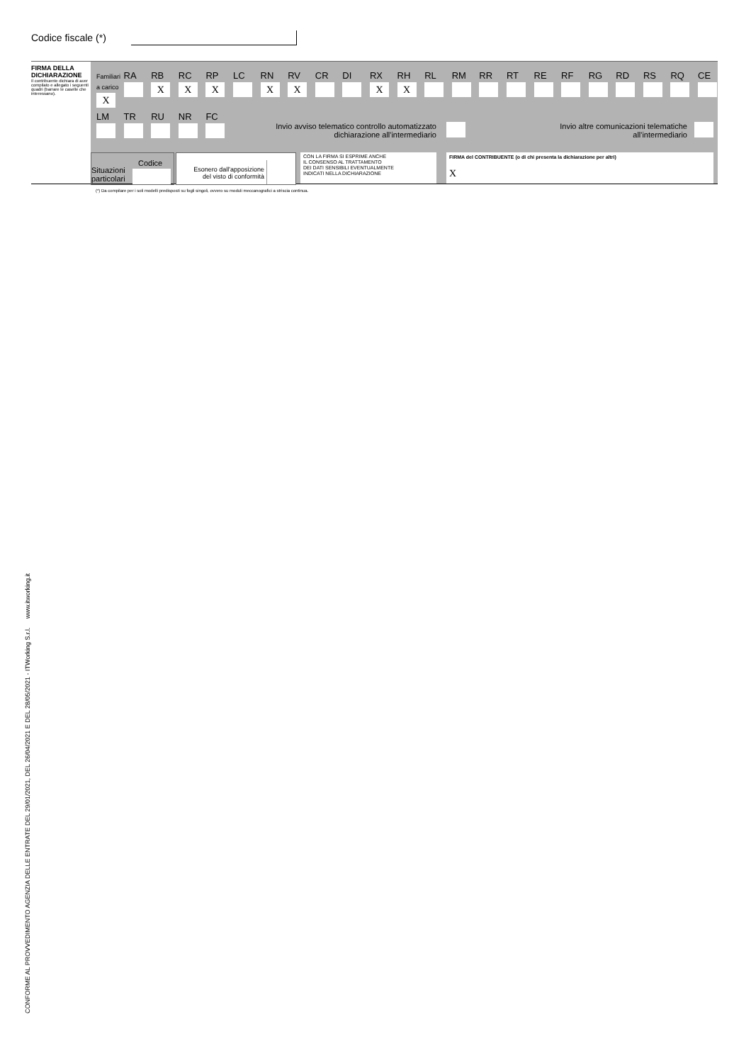Codice fiscale (*)
FIRMA DELLA DICHIARAZIONE
Il contribuente dichiara di aver compilato e allegato i seguenti quadri (barrare le caselle che interessano).
Familiari a carico
X
RA RB
X
RC
X
RP
X
LC RN
X
RV
X
CR DI RX
X
RH
X
RL RM RR RT RE RF RG RD RS RQ CE
LM TR RU NR FC
Invio avviso telematico controllo automatizzato dichiarazione all'intermediario
Invio altre comunicazioni telematiche all'intermediario
Codice
Situazioni
particolari
Esonero dall'apposizione
del visto di conformità
CON LA FIRMA SI ESPRIME ANCHE
IL CONSENSO AL TRATTAMENTO
DEI DATI SENSIBILI EVENTUALMENTE
INDICATI NELLA DICHIARAZIONE
FIRMA del CONTRIBUENTE (o di chi presenta la dichiarazione per altri)
X
(*) Da compilare per i soli modelli predisposti su fogli singoli, ovvero su moduli meccanografici a striscia continua.
CONFORME AL PROVVEDIMENTO AGENZIA DELLE ENTRATE DEL 29/01/2021, DEL 26/04/2021 E DEL 28/05/2021 - ITWorking S.r.l. www.itworking.it